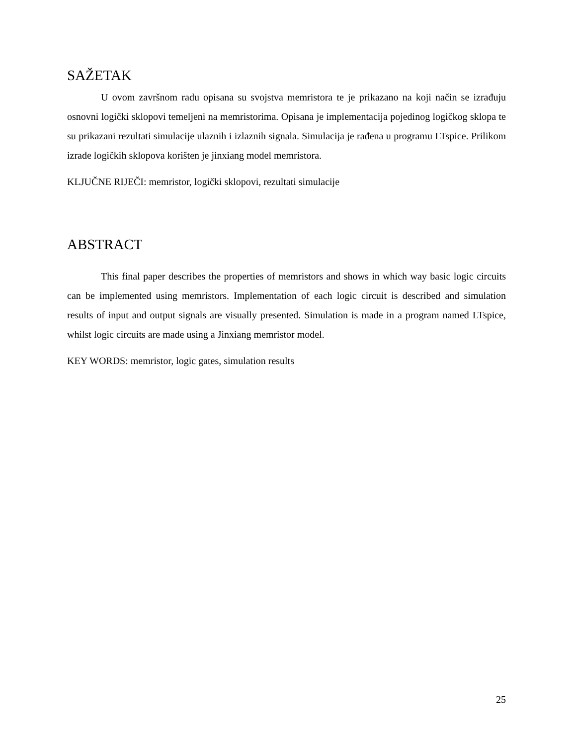SAŽETAK
U ovom završnom radu opisana su svojstva memristora te je prikazano na koji način se izrađuju osnovni logički sklopovi temeljeni na memristorima. Opisana je implementacija pojedinog logičkog sklopa te su prikazani rezultati simulacije ulaznih i izlaznih signala. Simulacija je rađena u programu LTspice. Prilikom izrade logičkih sklopova korišten je jinxiang model memristora.
KLJUČNE RIJEČI: memristor, logički sklopovi, rezultati simulacije
ABSTRACT
This final paper describes the properties of memristors and shows in which way basic logic circuits can be implemented using memristors. Implementation of each logic circuit is described and simulation results of input and output signals are visually presented. Simulation is made in a program named LTspice, whilst logic circuits are made using a Jinxiang memristor model.
KEY WORDS: memristor, logic gates, simulation results
25